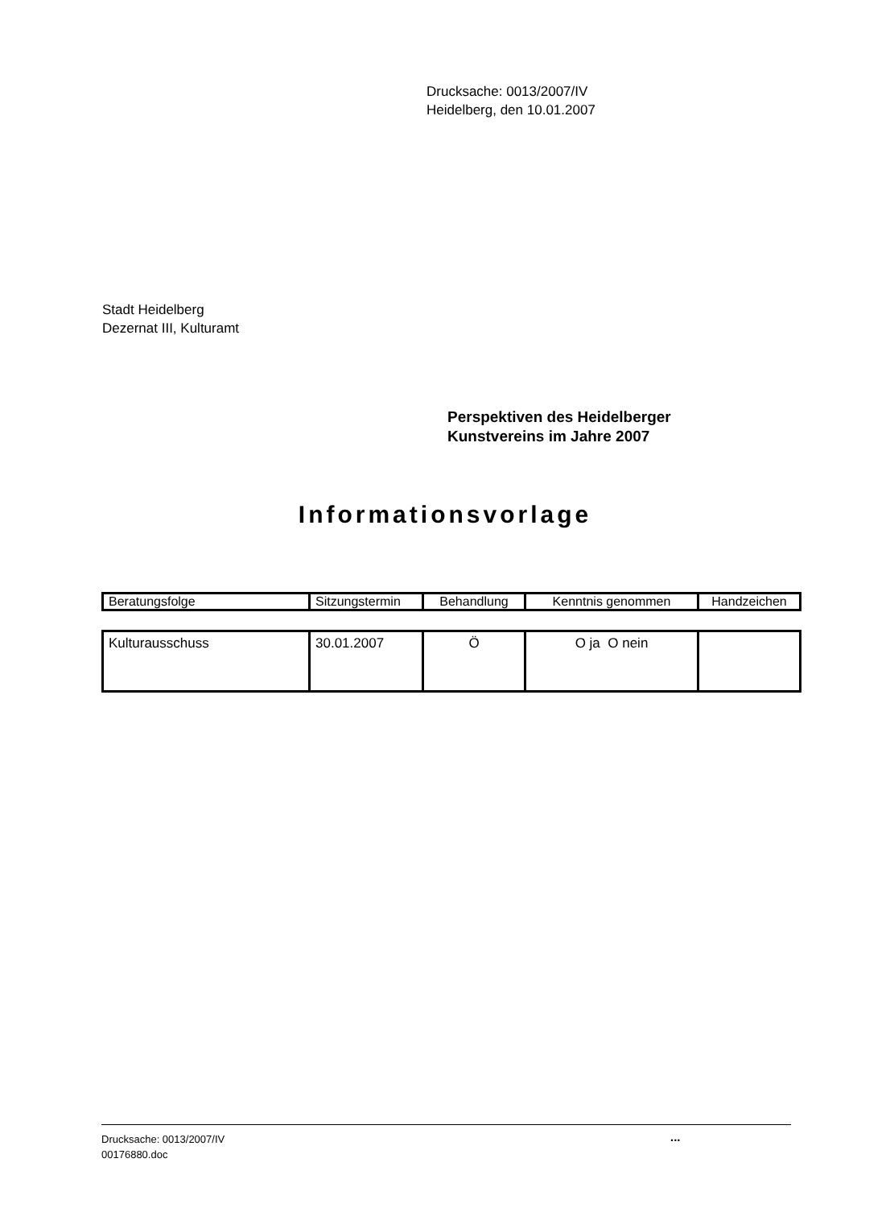Drucksache: 0013/2007/IV
Heidelberg, den 10.01.2007
Stadt Heidelberg
Dezernat III, Kulturamt
Perspektiven des Heidelberger
Kunstvereins im Jahre 2007
Informationsvorlage
| Beratungsfolge | Sitzungstermin | Behandlung | Kenntnis genommen | Handzeichen |
| Kulturausschuss | 30.01.2007 | Ö | O ja O nein | |
Drucksache: 0013/2007/IV
00176880.doc
...